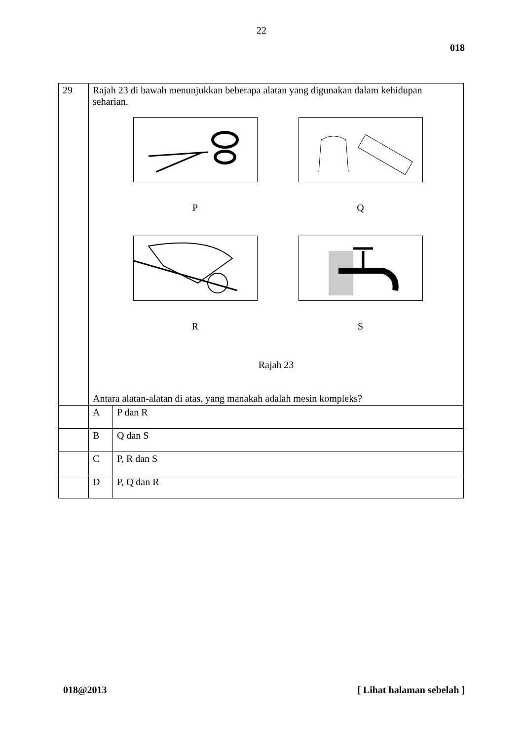22
018
| 29 | Rajah 23 di bawah menunjukkan beberapa alatan yang digunakan dalam kehidupan seharian. P Q R S Rajah 23 Antara alatan-alatan di atas, yang manakah adalah mesin kompleks? | |
| | A | P dan R |
| | B | Q dan S |
| | C | P, R dan S |
| | D | P, Q dan R |
018@2013 [ Lihat halaman sebelah ]